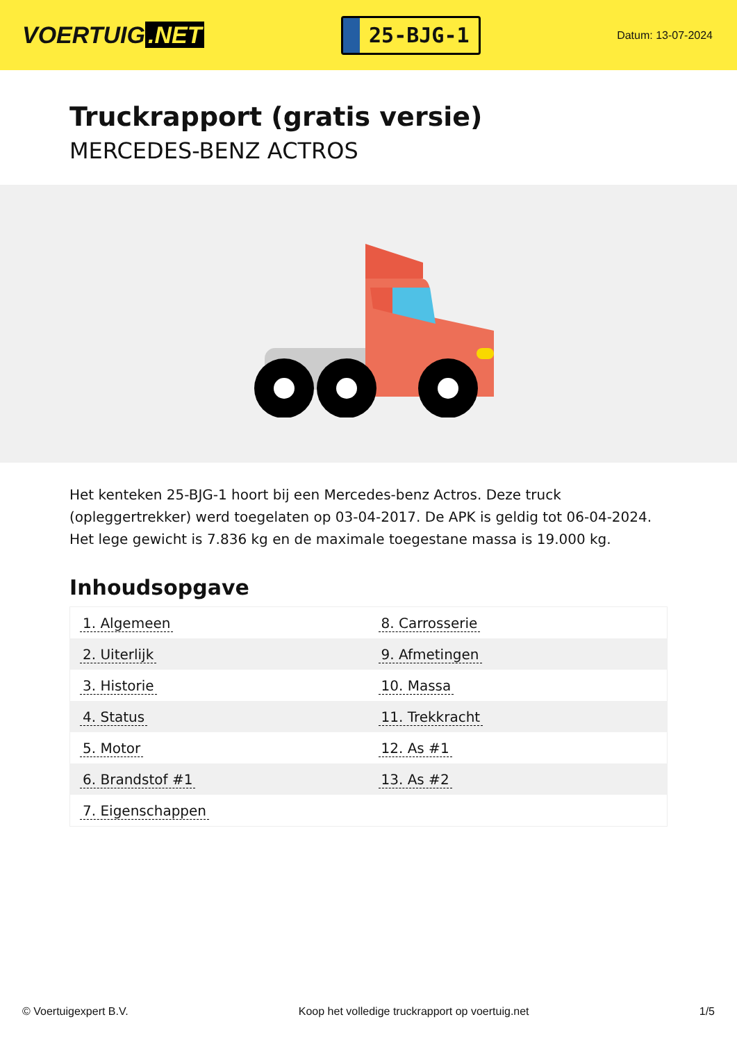VOERTUIG.NET
25-BJG-1
Datum: 13-07-2024
Truckrapport (gratis versie)
MERCEDES-BENZ ACTROS
Het kenteken 25-BJG-1 hoort bij een Mercedes-benz Actros. Deze truck (opleggertrekker) werd toegelaten op 03-04-2017. De APK is geldig tot 06-04-2024. Het lege gewicht is 7.836 kg en de maximale toegestane massa is 19.000 kg.
Inhoudsopgave
| 1. Algemeen | 8. Carrosserie |
| 2. Uiterlijk | 9. Afmetingen |
| 3. Historie | 10. Massa |
| 4. Status | 11. Trekkracht |
| 5. Motor | 12. As #1 |
| 6. Brandstof #1 | 13. As #2 |
| 7. Eigenschappen | |
© Voertuigexpert B.V. Koop het volledige truckrapport op voertuig.net 1/5